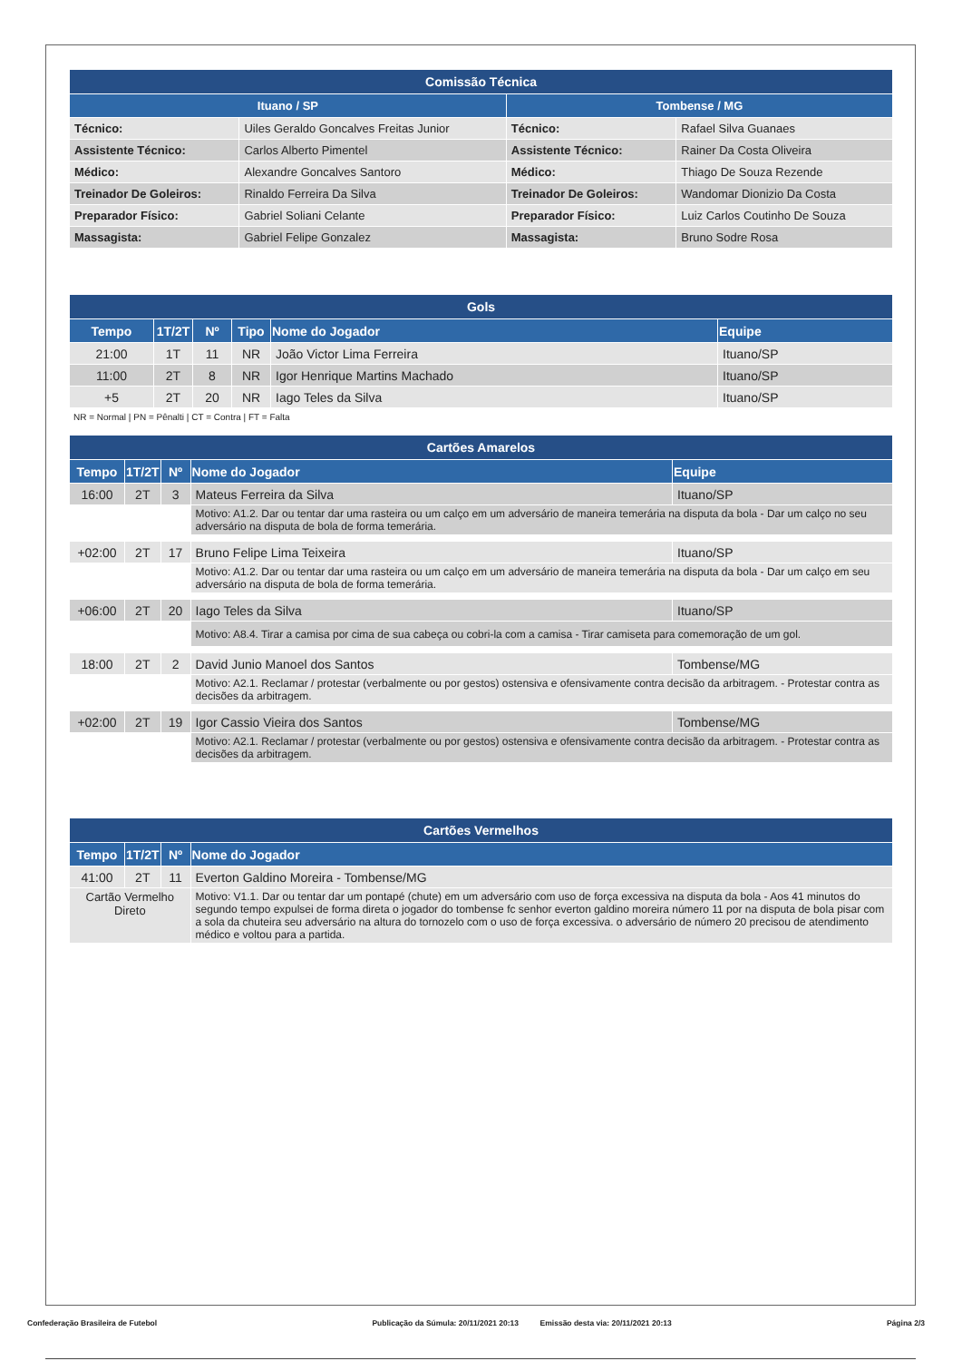| Comissão Técnica | | | |
| --- | --- | --- | --- |
| Ituano / SP | | Tombense / MG | |
| Técnico: | Uiles Geraldo Goncalves Freitas Junior | Técnico: | Rafael Silva Guanaes |
| Assistente Técnico: | Carlos Alberto Pimentel | Assistente Técnico: | Rainer Da Costa Oliveira |
| Médico: | Alexandre Goncalves Santoro | Médico: | Thiago De Souza Rezende |
| Treinador De Goleiros: | Rinaldo Ferreira Da Silva | Treinador De Goleiros: | Wandomar Dionizio Da Costa |
| Preparador Físico: | Gabriel Soliani Celante | Preparador Físico: | Luiz Carlos Coutinho De Souza |
| Massagista: | Gabriel Felipe Gonzalez | Massagista: | Bruno Sodre Rosa |
| Gols | | | | | |
| --- | --- | --- | --- | --- | --- |
| Tempo | 1T/2T | Nº | Tipo | Nome do Jogador | Equipe |
| 21:00 | 1T | 11 | NR | João Victor Lima Ferreira | Ituano/SP |
| 11:00 | 2T | 8 | NR | Igor Henrique Martins Machado | Ituano/SP |
| +5 | 2T | 20 | NR | Iago Teles da Silva | Ituano/SP |
NR = Normal | PN = Pênalti | CT = Contra | FT = Falta
| Cartões Amarelos | | | | |
| --- | --- | --- | --- | --- |
| Tempo | 1T/2T | Nº | Nome do Jogador | Equipe |
| 16:00 | 2T | 3 | Mateus Ferreira da Silva | Ituano/SP |
| | | | Motivo: A1.2. Dar ou tentar dar uma rasteira ou um calço em um adversário de maneira temerária na disputa da bola - Dar um calço no seu adversário na disputa de bola de forma temerária. | |
| +02:00 | 2T | 17 | Bruno Felipe Lima Teixeira | Ituano/SP |
| | | | Motivo: A1.2. Dar ou tentar dar uma rasteira ou um calço em um adversário de maneira temerária na disputa da bola - Dar um calço em seu adversário na disputa de bola de forma temerária. | |
| +06:00 | 2T | 20 | Iago Teles da Silva | Ituano/SP |
| | | | Motivo: A8.4. Tirar a camisa por cima de sua cabeça ou cobri-la com a camisa - Tirar camiseta para comemoração de um gol. | |
| 18:00 | 2T | 2 | David Junio Manoel dos Santos | Tombense/MG |
| | | | Motivo: A2.1. Reclamar / protestar (verbalmente ou por gestos) ostensiva e ofensivamente contra decisão da arbitragem. - Protestar contra as decisões da arbitragem. | |
| +02:00 | 2T | 19 | Igor Cassio Vieira dos Santos | Tombense/MG |
| | | | Motivo: A2.1. Reclamar / protestar (verbalmente ou por gestos) ostensiva e ofensivamente contra decisão da arbitragem. - Protestar contra as decisões da arbitragem. | |
| Cartões Vermelhos | | | |
| --- | --- | --- | --- |
| Tempo | 1T/2T | Nº | Nome do Jogador |
| 41:00 | 2T | 11 | Everton Galdino Moreira - Tombense/MG |
| Cartão Vermelho Direto | | | Motivo: V1.1. Dar ou tentar dar um pontapé (chute) em um adversário com uso de força excessiva na disputa da bola - Aos 41 minutos do segundo tempo expulsei de forma direta o jogador do tombense fc senhor everton galdino moreira número 11 por na disputa de bola pisar com a sola da chuteira seu adversário na altura do tornozelo com o uso de força excessiva. o adversário de número 20 precisou de atendimento médico e voltou para a partida. |
Confederação Brasileira de Futebol Publicação da Súmula: 20/11/2021 20:13 Emissão desta via: 20/11/2021 20:13 Página 2/3